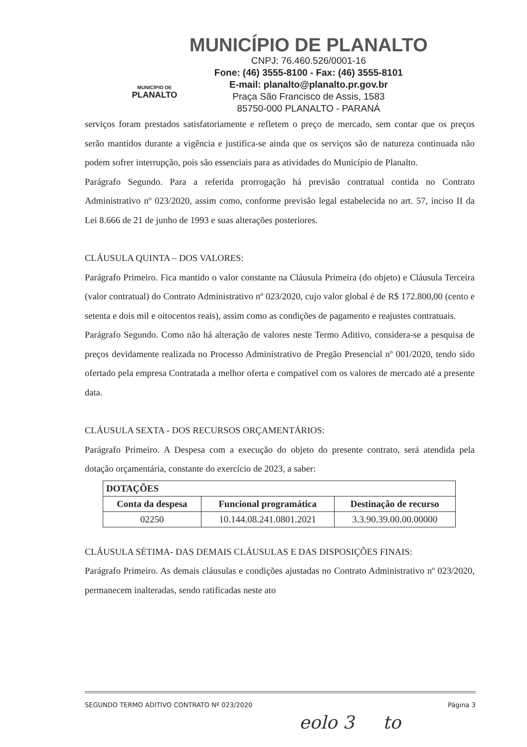MUNICÍPIO DE
PLANALTO
MUNICÍPIO DE PLANALTO
CNPJ: 76.460.526/0001-16
Fone: (46) 3555-8100 - Fax: (46) 3555-8101
E-mail: planalto@planalto.pr.gov.br
Praça São Francisco de Assis, 1583
85750-000 PLANALTO - PARANÁ
serviços foram prestados satisfatoriamente e refletem o preço de mercado, sem contar que os preços serão mantidos durante a vigência e justifica-se ainda que os serviços são de natureza continuada não podem sofrer interrupção, pois são essenciais para as atividades do Município de Planalto.
Parágrafo Segundo. Para a referida prorrogação há previsão contratual contida no Contrato Administrativo nº 023/2020, assim como, conforme previsão legal estabelecida no art. 57, inciso II da Lei 8.666 de 21 de junho de 1993 e suas alterações posteriores.
CLÁUSULA QUINTA – DOS VALORES:
Parágrafo Primeiro. Fica mantido o valor constante na Cláusula Primeira (do objeto) e Cláusula Terceira (valor contratual) do Contrato Administrativo nº 023/2020, cujo valor global é de R$ 172.800,00 (cento e setenta e dois mil e oitocentos reais), assim como as condições de pagamento e reajustes contratuais.
Parágrafo Segundo. Como não há alteração de valores neste Termo Aditivo, considera-se a pesquisa de preços devidamente realizada no Processo Administrativo de Pregão Presencial nº 001/2020, tendo sido ofertado pela empresa Contratada a melhor oferta e compatível com os valores de mercado até a presente data.
CLÁUSULA SEXTA - DOS RECURSOS ORÇAMENTÁRIOS:
Parágrafo Primeiro. A Despesa com a execução do objeto do presente contrato, será atendida pela dotação orçamentária, constante do exercício de 2023, a saber:
| DOTAÇÕES | | |
| --- | --- | --- |
| Conta da despesa | Funcional programática | Destinação de recurso |
| 02250 | 10.144.08.241.0801.2021 | 3.3.90.39.00.00.00000 |
CLÁUSULA SÉTIMA- DAS DEMAIS CLÁUSULAS E DAS DISPOSIÇÕES FINAIS:
Parágrafo Primeiro. As demais cláusulas e condições ajustadas no Contrato Administrativo nº 023/2020, permanecem inalteradas, sendo ratificadas neste ato
SEGUNDO TERMO ADITIVO CONTRATO Nº 023/2020 Página 3
eolo 3 to